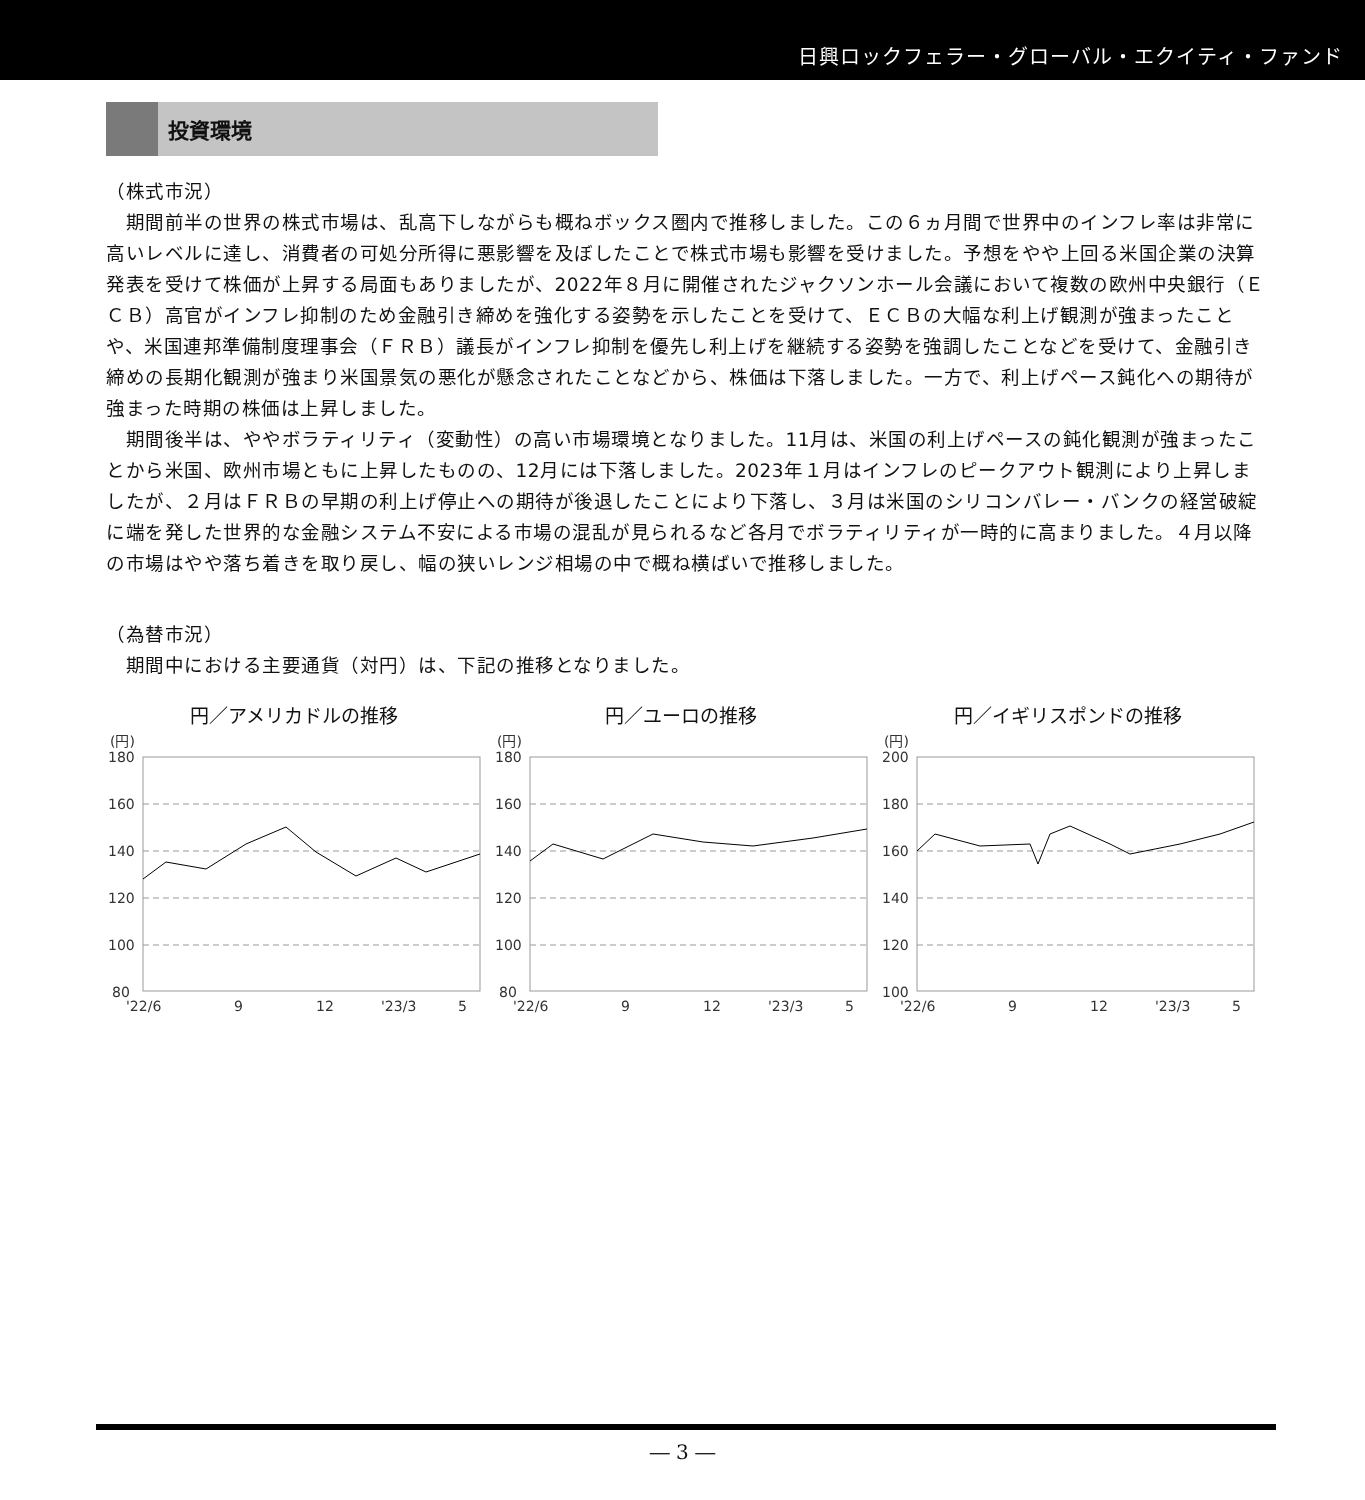日興ロックフェラー・グローバル・エクイティ・ファンド
投資環境
（株式市況）
　期間前半の世界の株式市場は、乱高下しながらも概ねボックス圏内で推移しました。この６ヵ月間で世界中のインフレ率は非常に高いレベルに達し、消費者の可処分所得に悪影響を及ぼしたことで株式市場も影響を受けました。予想をやや上回る米国企業の決算発表を受けて株価が上昇する局面もありましたが、2022年８月に開催されたジャクソンホール会議において複数の欧州中央銀行（ＥＣＢ）高官がインフレ抑制のため金融引き締めを強化する姿勢を示したことを受けて、ＥＣＢの大幅な利上げ観測が強まったことや、米国連邦準備制度理事会（ＦＲＢ）議長がインフレ抑制を優先し利上げを継続する姿勢を強調したことなどを受けて、金融引き締めの長期化観測が強まり米国景気の悪化が懸念されたことなどから、株価は下落しました。一方で、利上げペース鈍化への期待が強まった時期の株価は上昇しました。
　期間後半は、ややボラティリティ（変動性）の高い市場環境となりました。11月は、米国の利上げペースの鈍化観測が強まったことから米国、欧州市場ともに上昇したものの、12月には下落しました。2023年１月はインフレのピークアウト観測により上昇しましたが、２月はＦＲＢの早期の利上げ停止への期待が後退したことにより下落し、３月は米国のシリコンバレー・バンクの経営破綻に端を発した世界的な金融システム不安による市場の混乱が見られるなど各月でボラティリティが一時的に高まりました。４月以降の市場はやや落ち着きを取り戻し、幅の狭いレンジ相場の中で概ね横ばいで推移しました。
（為替市況）
　期間中における主要通貨（対円）は、下記の推移となりました。
円／アメリカドルの推移
(円)
180
160
140
120
100
80
'22/6
9
12
'23/3
5
円／ユーロの推移
(円)
180
160
140
120
100
80
'22/6
9
12
'23/3
5
円／イギリスポンドの推移
(円)
200
180
160
140
120
100
'22/6
9
12
'23/3
5
― 3 ―